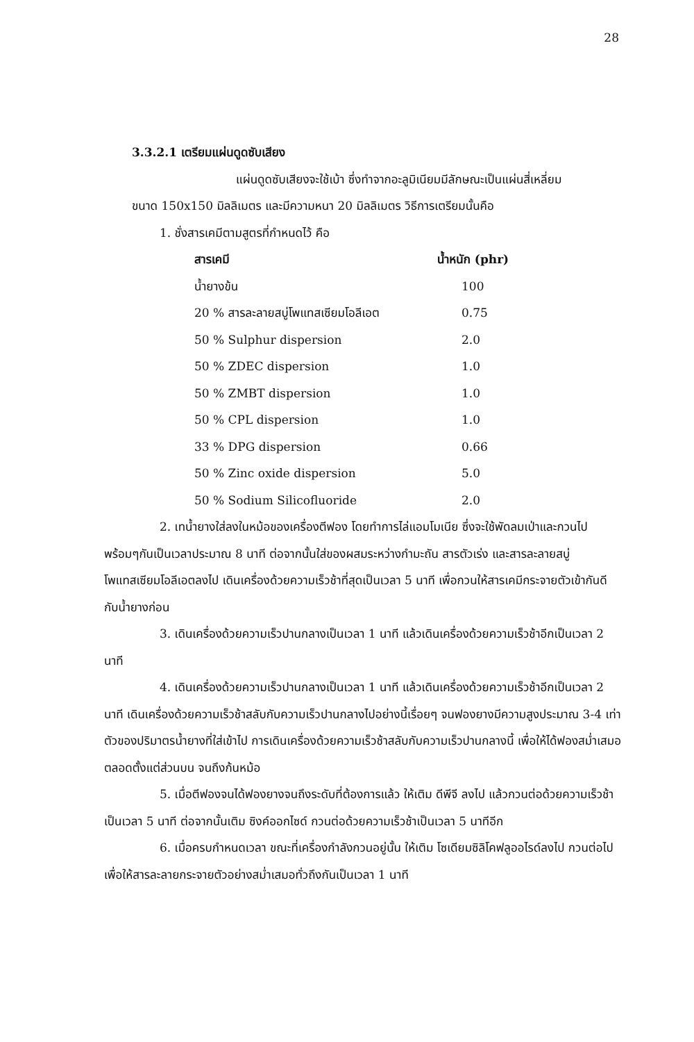28
3.3.2.1 เตรียมแผ่นดูดซับเสียง
แผ่นดูดซับเสียงจะใช้เบ้า ซึ่งทำจากอะลูมิเนียมมีลักษณะเป็นแผ่นสี่เหลี่ยม
ขนาด 150x150 มิลลิเมตร และมีความหนา 20 มิลลิเมตร วิธีการเตรียมนั้นคือ
1. ชั่งสารเคมีตามสูตรที่กำหนดไว้ คือ
| สารเคมี | น้ำหนัก (phr) |
| --- | --- |
| น้ำยางข้น | 100 |
| 20 % สารละลายสบู่โพแทสเซียมโอลีเอต | 0.75 |
| 50 % Sulphur dispersion | 2.0 |
| 50 % ZDEC dispersion | 1.0 |
| 50 % ZMBT dispersion | 1.0 |
| 50 % CPL dispersion | 1.0 |
| 33 % DPG dispersion | 0.66 |
| 50 % Zinc oxide dispersion | 5.0 |
| 50 % Sodium Silicofluoride | 2.0 |
2. เทน้ำยางใส่ลงในหม้อของเครื่องตีฟอง โดยทำการไล่แอมโมเนีย ซึ่งจะใช้พัดลมเป่าและกวนไปพร้อมๆกันเป็นเวลาประมาณ 8 นาที ต่อจากนั้นใส่ของผสมระหว่างกำมะถัน สารตัวเร่ง และสารละลายสบู่โพแทสเซียมโอลีเอตลงไป เดินเครื่องด้วยความเร็วช้าที่สุดเป็นเวลา 5 นาที เพื่อกวนให้สารเคมีกระจายตัวเข้ากันดีกับน้ำยางก่อน
3. เดินเครื่องด้วยความเร็วปานกลางเป็นเวลา 1 นาที แล้วเดินเครื่องด้วยความเร็วช้าอีกเป็นเวลา 2 นาที
4. เดินเครื่องด้วยความเร็วปานกลางเป็นเวลา 1 นาที แล้วเดินเครื่องด้วยความเร็วช้าอีกเป็นเวลา 2 นาที เดินเครื่องด้วยความเร็วช้าสลับกับความเร็วปานกลางไปอย่างนี้เรื่อยๆ จนฟองยางมีความสูงประมาณ 3-4 เท่าตัวของปริมาตรน้ำยางที่ใส่เข้าไป การเดินเครื่องด้วยความเร็วช้าสลับกับความเร็วปานกลางนี้ เพื่อให้ได้ฟองสม่ำเสมอตลอดตั้งแต่ส่วนบน จนถึงก้นหม้อ
5. เมื่อตีฟองจนได้ฟองยางจนถึงระดับที่ต้องการแล้ว ให้เติม ดีพีจี ลงไป แล้วกวนต่อด้วยความเร็วช้าเป็นเวลา 5 นาที ต่อจากนั้นเติม ซิงค์ออกไซด์ กวนต่อด้วยความเร็วช้าเป็นเวลา 5 นาทีอีก
6. เมื่อครบกำหนดเวลา ขณะที่เครื่องกำลังกวนอยู่นั้น ให้เติม โซเดียมซิลิโคฟลูออไรด์ลงไป กวนต่อไปเพื่อให้สารละลายกระจายตัวอย่างสม่ำเสมอทั่วถึงกันเป็นเวลา 1 นาที